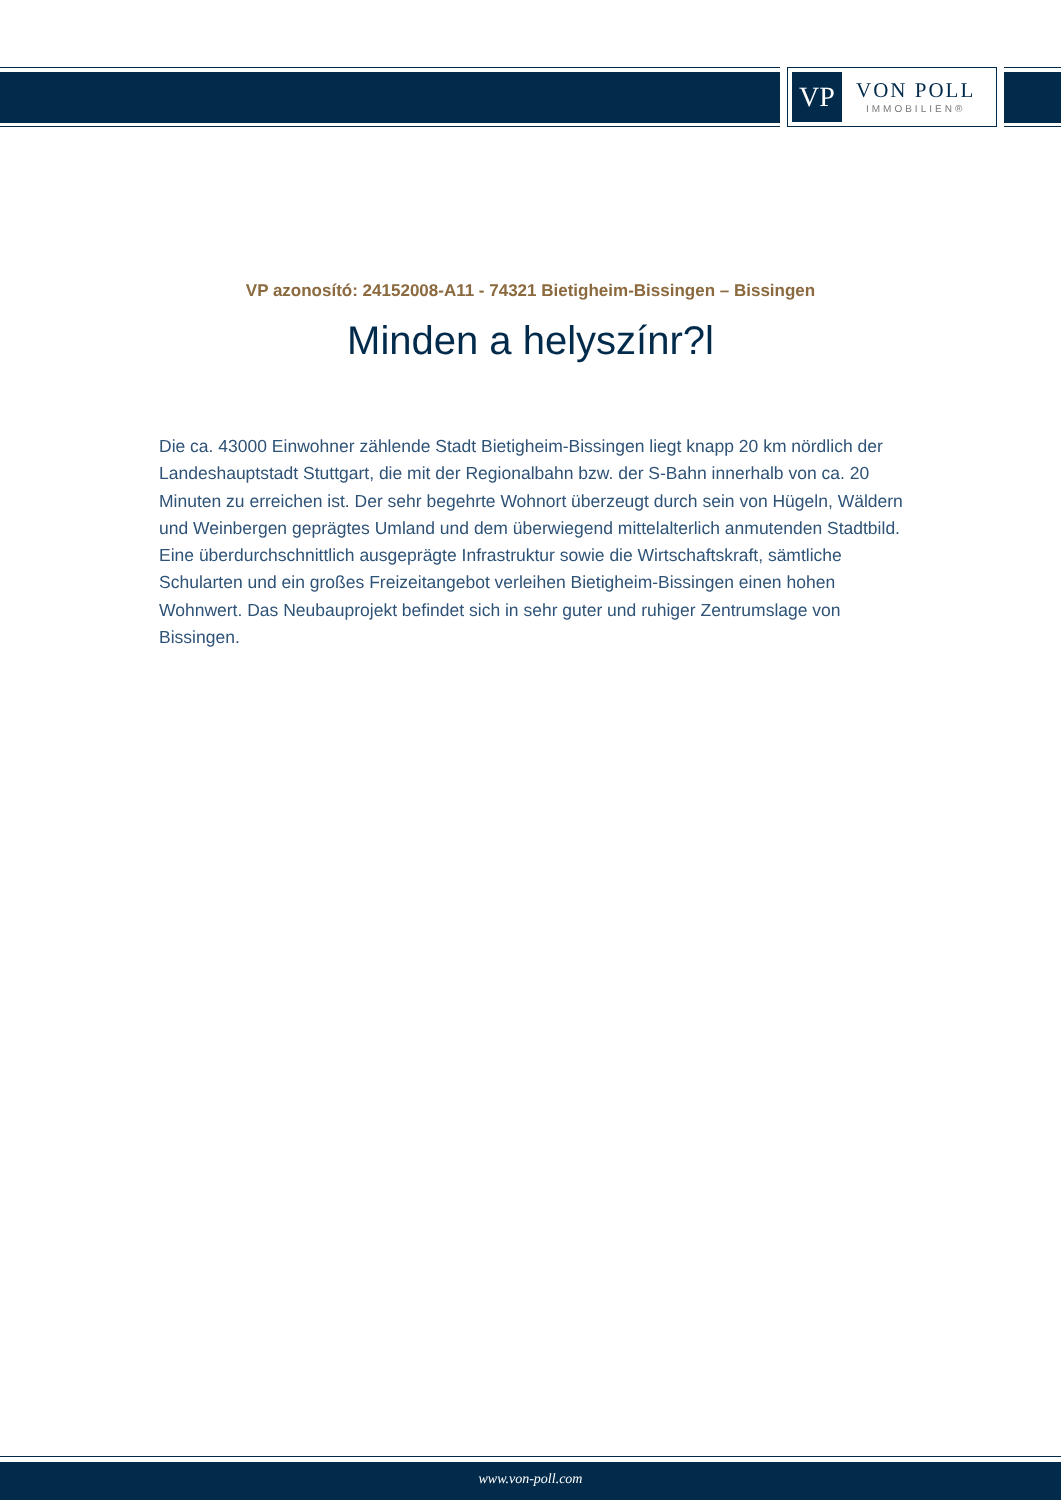VP
VON POLL
IMMOBILIEN®
VP azonosító: 24152008-A11 - 74321 Bietigheim-Bissingen – Bissingen
Minden a helyszínr?l
Die ca. 43000 Einwohner zählende Stadt Bietigheim-Bissingen liegt knapp 20 km nördlich der Landeshauptstadt Stuttgart, die mit der Regionalbahn bzw. der S-Bahn innerhalb von ca. 20 Minuten zu erreichen ist. Der sehr begehrte Wohnort überzeugt durch sein von Hügeln, Wäldern und Weinbergen geprägtes Umland und dem überwiegend mittelalterlich anmutenden Stadtbild. Eine überdurchschnittlich ausgeprägte Infrastruktur sowie die Wirtschaftskraft, sämtliche Schularten und ein großes Freizeitangebot verleihen Bietigheim-Bissingen einen hohen Wohnwert. Das Neubauprojekt befindet sich in sehr guter und ruhiger Zentrumslage von Bissingen.
www.von-poll.com